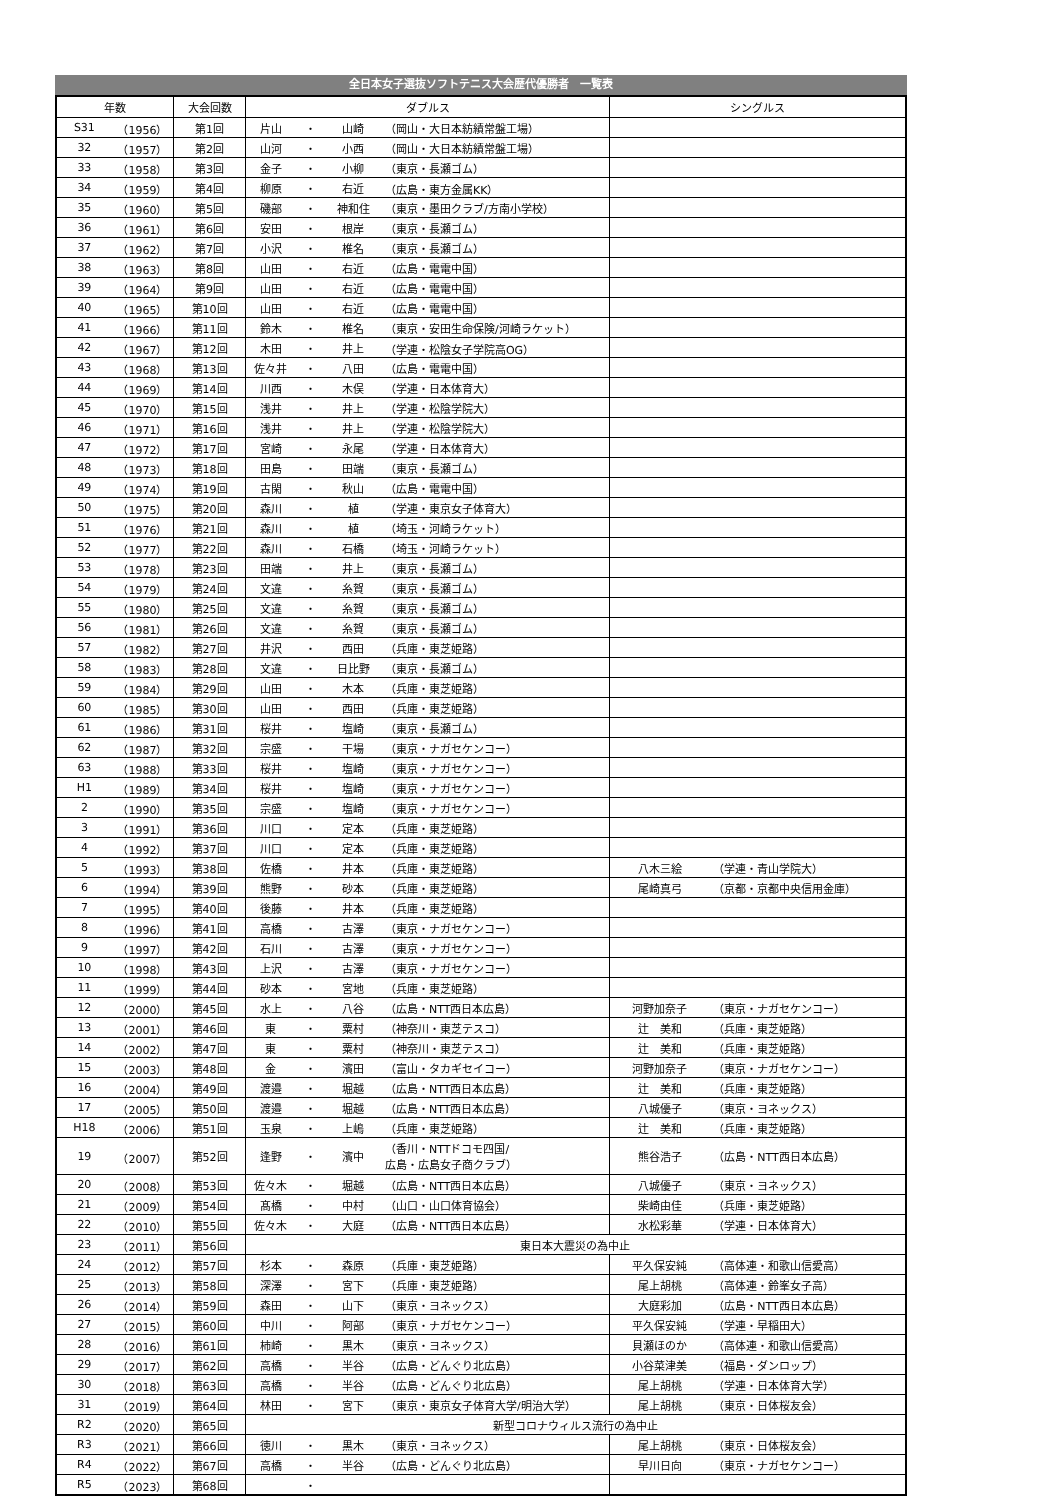全日本女子選抜ソフトテニス大会歴代優勝者 一覧表
| 年数 | | 大会回数 | ダブルス | | | | シングルス | |
| --- | --- | --- | --- | --- | --- | --- | --- | --- |
| S31 | （1956） | 第1回 | 片山 | ・ | 山崎 | （岡山・大日本紡績常盤工場） | | |
| 32 | （1957） | 第2回 | 山河 | ・ | 小西 | （岡山・大日本紡績常盤工場） | | |
| 33 | （1958） | 第3回 | 金子 | ・ | 小柳 | （東京・長瀬ゴム） | | |
| 34 | （1959） | 第4回 | 柳原 | ・ | 右近 | （広島・東方金属KK） | | |
| 35 | （1960） | 第5回 | 磯部 | ・ | 神和住 | （東京・墨田クラブ/方南小学校） | | |
| 36 | （1961） | 第6回 | 安田 | ・ | 根岸 | （東京・長瀬ゴム） | | |
| 37 | （1962） | 第7回 | 小沢 | ・ | 椎名 | （東京・長瀬ゴム） | | |
| 38 | （1963） | 第8回 | 山田 | ・ | 右近 | （広島・電電中国） | | |
| 39 | （1964） | 第9回 | 山田 | ・ | 右近 | （広島・電電中国） | | |
| 40 | （1965） | 第10回 | 山田 | ・ | 右近 | （広島・電電中国） | | |
| 41 | （1966） | 第11回 | 鈴木 | ・ | 椎名 | （東京・安田生命保険/河崎ラケット） | | |
| 42 | （1967） | 第12回 | 木田 | ・ | 井上 | （学連・松陰女子学院高OG） | | |
| 43 | （1968） | 第13回 | 佐々井 | ・ | 八田 | （広島・電電中国） | | |
| 44 | （1969） | 第14回 | 川西 | ・ | 木俣 | （学連・日本体育大） | | |
| 45 | （1970） | 第15回 | 浅井 | ・ | 井上 | （学連・松陰学院大） | | |
| 46 | （1971） | 第16回 | 浅井 | ・ | 井上 | （学連・松陰学院大） | | |
| 47 | （1972） | 第17回 | 宮崎 | ・ | 永尾 | （学連・日本体育大） | | |
| 48 | （1973） | 第18回 | 田島 | ・ | 田端 | （東京・長瀬ゴム） | | |
| 49 | （1974） | 第19回 | 古閑 | ・ | 秋山 | （広島・電電中国） | | |
| 50 | （1975） | 第20回 | 森川 | ・ | 植 | （学連・東京女子体育大） | | |
| 51 | （1976） | 第21回 | 森川 | ・ | 植 | （埼玉・河崎ラケット） | | |
| 52 | （1977） | 第22回 | 森川 | ・ | 石橋 | （埼玉・河崎ラケット） | | |
| 53 | （1978） | 第23回 | 田端 | ・ | 井上 | （東京・長瀬ゴム） | | |
| 54 | （1979） | 第24回 | 文違 | ・ | 糸賀 | （東京・長瀬ゴム） | | |
| 55 | （1980） | 第25回 | 文違 | ・ | 糸賀 | （東京・長瀬ゴム） | | |
| 56 | （1981） | 第26回 | 文違 | ・ | 糸賀 | （東京・長瀬ゴム） | | |
| 57 | （1982） | 第27回 | 井沢 | ・ | 西田 | （兵庫・東芝姫路） | | |
| 58 | （1983） | 第28回 | 文違 | ・ | 日比野 | （東京・長瀬ゴム） | | |
| 59 | （1984） | 第29回 | 山田 | ・ | 木本 | （兵庫・東芝姫路） | | |
| 60 | （1985） | 第30回 | 山田 | ・ | 西田 | （兵庫・東芝姫路） | | |
| 61 | （1986） | 第31回 | 桜井 | ・ | 塩崎 | （東京・長瀬ゴム） | | |
| 62 | （1987） | 第32回 | 宗盛 | ・ | 干場 | （東京・ナガセケンコー） | | |
| 63 | （1988） | 第33回 | 桜井 | ・ | 塩崎 | （東京・ナガセケンコー） | | |
| H1 | （1989） | 第34回 | 桜井 | ・ | 塩崎 | （東京・ナガセケンコー） | | |
| 2 | （1990） | 第35回 | 宗盛 | ・ | 塩崎 | （東京・ナガセケンコー） | | |
| 3 | （1991） | 第36回 | 川口 | ・ | 定本 | （兵庫・東芝姫路） | | |
| 4 | （1992） | 第37回 | 川口 | ・ | 定本 | （兵庫・東芝姫路） | | |
| 5 | （1993） | 第38回 | 佐橋 | ・ | 井本 | （兵庫・東芝姫路） | 八木三絵 | （学連・青山学院大） |
| 6 | （1994） | 第39回 | 熊野 | ・ | 砂本 | （兵庫・東芝姫路） | 尾崎真弓 | （京都・京都中央信用金庫） |
| 7 | （1995） | 第40回 | 後藤 | ・ | 井本 | （兵庫・東芝姫路） | | |
| 8 | （1996） | 第41回 | 高橋 | ・ | 古澤 | （東京・ナガセケンコー） | | |
| 9 | （1997） | 第42回 | 石川 | ・ | 古澤 | （東京・ナガセケンコー） | | |
| 10 | （1998） | 第43回 | 上沢 | ・ | 古澤 | （東京・ナガセケンコー） | | |
| 11 | （1999） | 第44回 | 砂本 | ・ | 宮地 | （兵庫・東芝姫路） | | |
| 12 | （2000） | 第45回 | 水上 | ・ | 八谷 | （広島・NTT西日本広島） | 河野加奈子 | （東京・ナガセケンコー） |
| 13 | （2001） | 第46回 | 東 | ・ | 粟村 | （神奈川・東芝テスコ） | 辻 美和 | （兵庫・東芝姫路） |
| 14 | （2002） | 第47回 | 東 | ・ | 粟村 | （神奈川・東芝テスコ） | 辻 美和 | （兵庫・東芝姫路） |
| 15 | （2003） | 第48回 | 金 | ・ | 濱田 | （富山・タカギセイコー） | 河野加奈子 | （東京・ナガセケンコー） |
| 16 | （2004） | 第49回 | 渡邉 | ・ | 堀越 | （広島・NTT西日本広島） | 辻 美和 | （兵庫・東芝姫路） |
| 17 | （2005） | 第50回 | 渡邉 | ・ | 堀越 | （広島・NTT西日本広島） | 八城優子 | （東京・ヨネックス） |
| H18 | （2006） | 第51回 | 玉泉 | ・ | 上嶋 | （兵庫・東芝姫路） | 辻 美和 | （兵庫・東芝姫路） |
| 19 | （2007） | 第52回 | 逢野 | ・ | 濱中 | （香川・NTTドコモ四国/ 広島・広島女子商クラブ） | 熊谷浩子 | （広島・NTT西日本広島） |
| 20 | （2008） | 第53回 | 佐々木 | ・ | 堀越 | （広島・NTT西日本広島） | 八城優子 | （東京・ヨネックス） |
| 21 | （2009） | 第54回 | 髙橋 | ・ | 中村 | （山口・山口体育協会） | 柴崎由佳 | （兵庫・東芝姫路） |
| 22 | （2010） | 第55回 | 佐々木 | ・ | 大庭 | （広島・NTT西日本広島） | 水松彩華 | （学連・日本体育大） |
| 23 | （2011） | 第56回 | 東日本大震災の為中止 | | | | | |
| 24 | （2012） | 第57回 | 杉本 | ・ | 森原 | （兵庫・東芝姫路） | 平久保安純 | （高体連・和歌山信愛高） |
| 25 | （2013） | 第58回 | 深澤 | ・ | 宮下 | （兵庫・東芝姫路） | 尾上胡桃 | （高体連・鈴峯女子高） |
| 26 | （2014） | 第59回 | 森田 | ・ | 山下 | （東京・ヨネックス） | 大庭彩加 | （広島・NTT西日本広島） |
| 27 | （2015） | 第60回 | 中川 | ・ | 阿部 | （東京・ナガセケンコー） | 平久保安純 | （学連・早稲田大） |
| 28 | （2016） | 第61回 | 柿崎 | ・ | 黒木 | （東京・ヨネックス） | 貝瀬ほのか | （高体連・和歌山信愛高） |
| 29 | （2017） | 第62回 | 高橋 | ・ | 半谷 | （広島・どんぐり北広島） | 小谷菜津美 | （福島・ダンロップ） |
| 30 | （2018） | 第63回 | 高橋 | ・ | 半谷 | （広島・どんぐり北広島） | 尾上胡桃 | （学連・日本体育大学） |
| 31 | （2019） | 第64回 | 林田 | ・ | 宮下 | （東京・東京女子体育大学/明治大学） | 尾上胡桃 | （東京・日体桜友会） |
| R2 | （2020） | 第65回 | 新型コロナウィルス流行の為中止 | | | | | |
| R3 | （2021） | 第66回 | 徳川 | ・ | 黒木 | （東京・ヨネックス） | 尾上胡桃 | （東京・日体桜友会） |
| R4 | （2022） | 第67回 | 高橋 | ・ | 半谷 | （広島・どんぐり北広島） | 早川日向 | （東京・ナガセケンコー） |
| R5 | （2023） | 第68回 | | ・ | | | | |